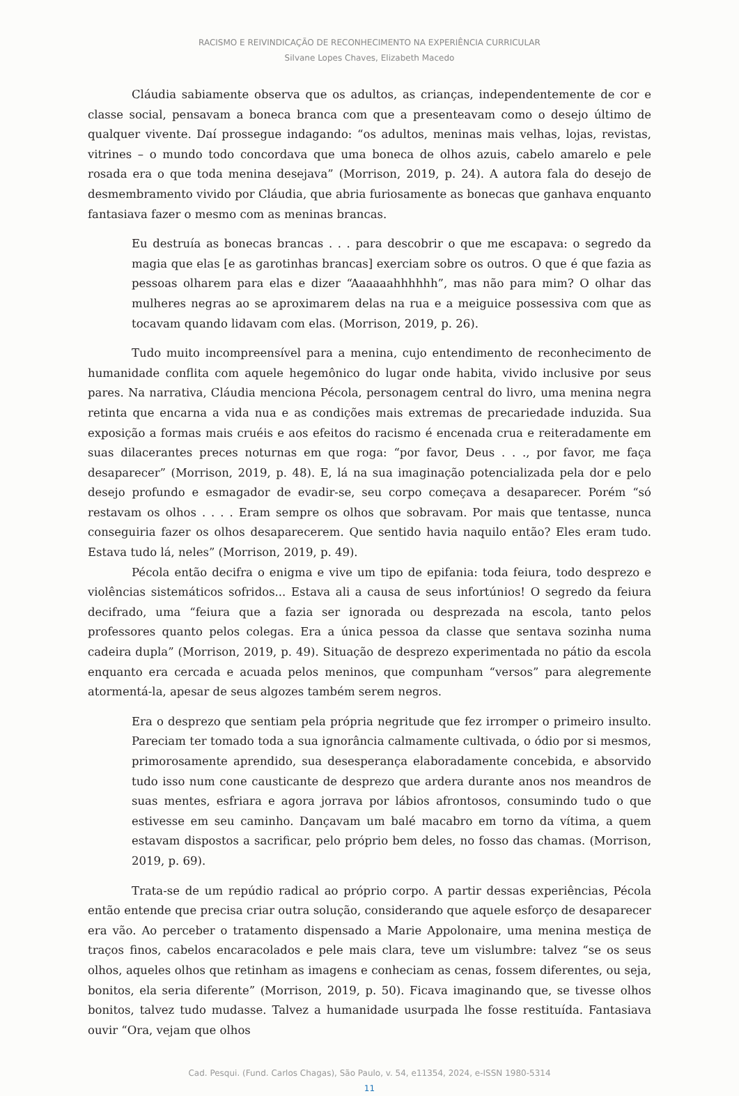RACISMO E REIVINDICAÇÃO DE RECONHECIMENTO NA EXPERIÊNCIA CURRICULAR
Silvane Lopes Chaves, Elizabeth Macedo
Cláudia sabiamente observa que os adultos, as crianças, independentemente de cor e classe social, pensavam a boneca branca com que a presenteavam como o desejo último de qualquer vivente. Daí prossegue indagando: “os adultos, meninas mais velhas, lojas, revistas, vitrines – o mundo todo concordava que uma boneca de olhos azuis, cabelo amarelo e pele rosada era o que toda menina desejava” (Morrison, 2019, p. 24). A autora fala do desejo de desmembramento vivido por Cláudia, que abria furiosamente as bonecas que ganhava enquanto fantasiava fazer o mesmo com as meninas brancas.
Eu destruía as bonecas brancas . . . para descobrir o que me escapava: o segredo da magia que elas [e as garotinhas brancas] exerciam sobre os outros. O que é que fazia as pessoas olharem para elas e dizer “Aaaaaahhhhhh”, mas não para mim? O olhar das mulheres negras ao se aproximarem delas na rua e a meiguice possessiva com que as tocavam quando lidavam com elas. (Morrison, 2019, p. 26).
Tudo muito incompreensível para a menina, cujo entendimento de reconhecimento de humanidade conflita com aquele hegemônico do lugar onde habita, vivido inclusive por seus pares. Na narrativa, Cláudia menciona Pécola, personagem central do livro, uma menina negra retinta que encarna a vida nua e as condições mais extremas de precariedade induzida. Sua exposição a formas mais cruéis e aos efeitos do racismo é encenada crua e reiteradamente em suas dilacerantes preces noturnas em que roga: “por favor, Deus . . ., por favor, me faça desaparecer” (Morrison, 2019, p. 48). E, lá na sua imaginação potencializada pela dor e pelo desejo profundo e esmagador de evadir-se, seu corpo começava a desaparecer. Porém “só restavam os olhos . . . . Eram sempre os olhos que sobravam. Por mais que tentasse, nunca conseguiria fazer os olhos desaparecerem. Que sentido havia naquilo então? Eles eram tudo. Estava tudo lá, neles” (Morrison, 2019, p. 49).
Pécola então decifra o enigma e vive um tipo de epifania: toda feiura, todo desprezo e violências sistemáticos sofridos... Estava ali a causa de seus infortúnios! O segredo da feiura decifrado, uma “feiura que a fazia ser ignorada ou desprezada na escola, tanto pelos professores quanto pelos colegas. Era a única pessoa da classe que sentava sozinha numa cadeira dupla” (Morrison, 2019, p. 49). Situação de desprezo experimentada no pátio da escola enquanto era cercada e acuada pelos meninos, que compunham “versos” para alegremente atormentá-la, apesar de seus algozes também serem negros.
Era o desprezo que sentiam pela própria negritude que fez irromper o primeiro insulto. Pareciam ter tomado toda a sua ignorância calmamente cultivada, o ódio por si mesmos, primorosamente aprendido, sua desesperança elaboradamente concebida, e absorvido tudo isso num cone causticante de desprezo que ardera durante anos nos meandros de suas mentes, esfriara e agora jorrava por lábios afrontosos, consumindo tudo o que estivesse em seu caminho. Dançavam um balé macabro em torno da vítima, a quem estavam dispostos a sacrificar, pelo próprio bem deles, no fosso das chamas. (Morrison, 2019, p. 69).
Trata-se de um repúdio radical ao próprio corpo. A partir dessas experiências, Pécola então entende que precisa criar outra solução, considerando que aquele esforço de desaparecer era vão. Ao perceber o tratamento dispensado a Marie Appolonaire, uma menina mestiça de traços finos, cabelos encaracolados e pele mais clara, teve um vislumbre: talvez “se os seus olhos, aqueles olhos que retinham as imagens e conheciam as cenas, fossem diferentes, ou seja, bonitos, ela seria diferente” (Morrison, 2019, p. 50). Ficava imaginando que, se tivesse olhos bonitos, talvez tudo mudasse. Talvez a humanidade usurpada lhe fosse restituída. Fantasiava ouvir “Ora, vejam que olhos
Cad. Pesqui. (Fund. Carlos Chagas), São Paulo, v. 54, e11354, 2024, e-ISSN 1980-5314
11